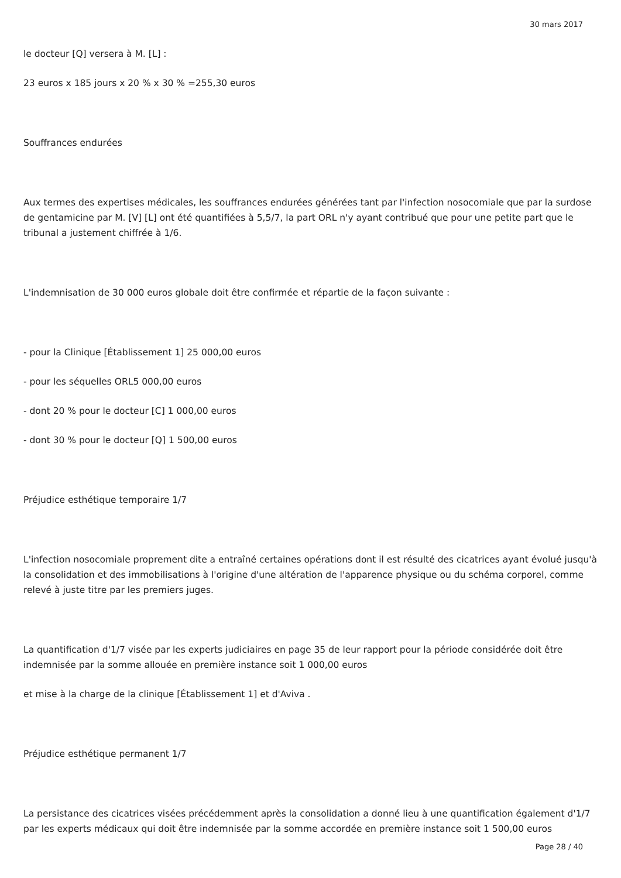30 mars 2017
le docteur [Q] versera à M. [L] :
23 euros x 185 jours x 20 % x 30 % =255,30 euros
Souffrances endurées
Aux termes des expertises médicales, les souffrances endurées générées tant par l'infection nosocomiale que par la surdose de gentamicine par M. [V] [L] ont été quantifiées à 5,5/7, la part ORL n'y ayant contribué que pour une petite part que le tribunal a justement chiffrée à 1/6.
L'indemnisation de 30 000 euros globale doit être confirmée et répartie de la façon suivante :
- pour la Clinique [Établissement 1] 25 000,00 euros
- pour les séquelles ORL5 000,00 euros
- dont 20 % pour le docteur [C] 1 000,00 euros
- dont 30 % pour le docteur [Q] 1 500,00 euros
Préjudice esthétique temporaire 1/7
L'infection nosocomiale proprement dite a entraîné certaines opérations dont il est résulté des cicatrices ayant évolué jusqu'à la consolidation et des immobilisations à l'origine d'une altération de l'apparence physique ou du schéma corporel, comme relevé à juste titre par les premiers juges.
La quantification d'1/7 visée par les experts judiciaires en page 35 de leur rapport pour la période considérée doit être indemnisée par la somme allouée en première instance soit 1 000,00 euros
et mise à la charge de la clinique [Établissement 1] et d'Aviva .
Préjudice esthétique permanent 1/7
La persistance des cicatrices visées précédemment après la consolidation a donné lieu à une quantification également d'1/7 par les experts médicaux qui doit être indemnisée par la somme accordée en première instance soit 1 500,00 euros
Page 28 / 40